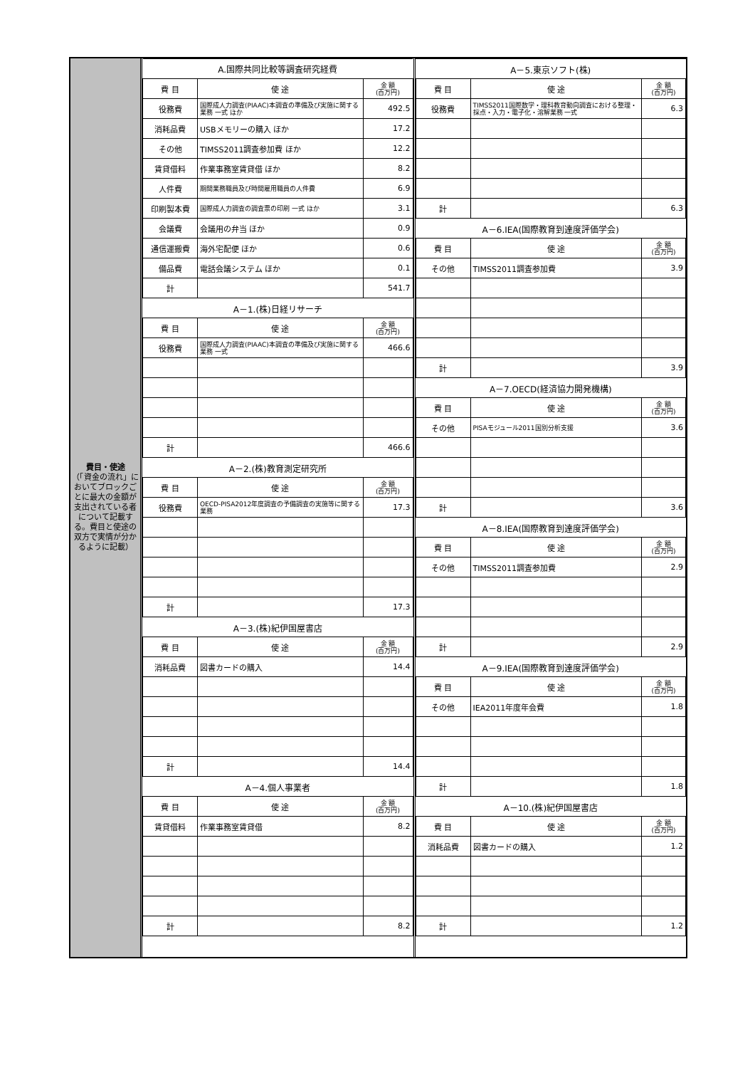費目・使途
（「資金の流れ」においてブロックごとに最大の金額が支出されている者について記載する。費目と使途の双方で実情が分かるように記載）
| A.国際共同比較等調査研究経費 | | |
| 費 目 | 使 途 | 金 額 (百万円) |
| 役務費 | 国際成人力調査(PIAAC)本調査の準備及び実施に関する業務 一式 ほか | 492.5 |
| 消耗品費 | USBメモリーの購入 ほか | 17.2 |
| その他 | TIMSS2011調査参加費 ほか | 12.2 |
| 賃貸借料 | 作業事務室賃貸借 ほか | 8.2 |
| 人件費 | 期間業務職員及び時間雇用職員の人件費 | 6.9 |
| 印刷製本費 | 国際成人力調査の調査票の印刷 一式 ほか | 3.1 |
| 会議費 | 会議用の弁当 ほか | 0.9 |
| 通信運搬費 | 海外宅配便 ほか | 0.6 |
| 備品費 | 電話会議システム ほか | 0.1 |
| 計 | | 541.7 |
| A－1.(株)日経リサーチ | | |
| 費 目 | 使 途 | 金 額 (百万円) |
| 役務費 | 国際成人力調査(PIAAC)本調査の準備及び実施に関する業務 一式 | 466.6 |
| 計 | | 466.6 |
| A－2.(株)教育測定研究所 | | |
| 費 目 | 使 途 | 金 額 (百万円) |
| 役務費 | OECD-PISA2012年度調査の予備調査の実施等に関する業務 | 17.3 |
| 計 | | 17.3 |
| A－3.(株)紀伊国屋書店 | | |
| 費 目 | 使 途 | 金 額 (百万円) |
| 消耗品費 | 図書カードの購入 | 14.4 |
| 計 | | 14.4 |
| A－4.個人事業者 | | |
| 費 目 | 使 途 | 金 額 (百万円) |
| 賃貸借料 | 作業事務室賃貸借 | 8.2 |
| 計 | | 8.2 |
| A－5.東京ソフト(株) | | |
| 費 目 | 使 途 | 金 額 (百万円) |
| 役務費 | TIMSS2011国際数学・理科教育動向調査における整理・採点・入力・電子化・溶解業務 一式 | 6.3 |
| 計 | | 6.3 |
| A－6.IEA(国際教育到達度評価学会) | | |
| 費 目 | 使 途 | 金 額 (百万円) |
| その他 | TIMSS2011調査参加費 | 3.9 |
| 計 | | 3.9 |
| A－7.OECD(経済協力開発機構) | | |
| 費 目 | 使 途 | 金 額 (百万円) |
| その他 | PISAモジュール2011国別分析支援 | 3.6 |
| 計 | | 3.6 |
| A－8.IEA(国際教育到達度評価学会) | | |
| 費 目 | 使 途 | 金 額 (百万円) |
| その他 | TIMSS2011調査参加費 | 2.9 |
| 計 | | 2.9 |
| A－9.IEA(国際教育到達度評価学会) | | |
| 費 目 | 使 途 | 金 額 (百万円) |
| その他 | IEA2011年度年会費 | 1.8 |
| 計 | | 1.8 |
| A－10.(株)紀伊国屋書店 | | |
| 費 目 | 使 途 | 金 額 (百万円) |
| 消耗品費 | 図書カードの購入 | 1.2 |
| 計 | | 1.2 |